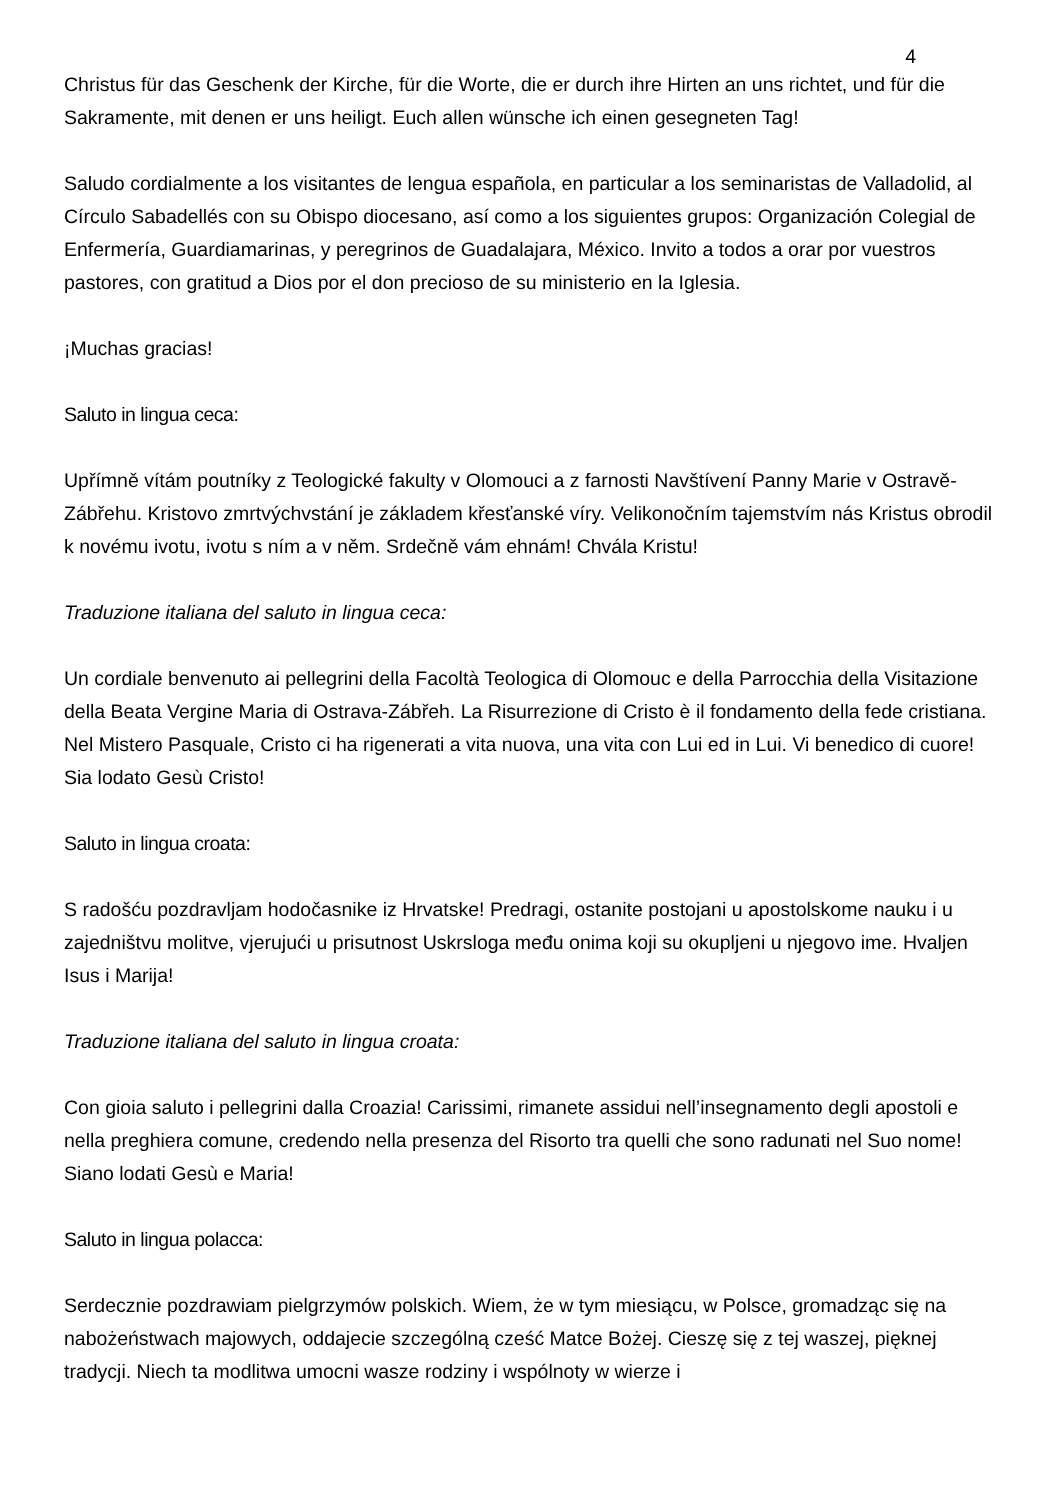4
Christus für das Geschenk der Kirche, für die Worte, die er durch ihre Hirten an uns richtet, und für die Sakramente, mit denen er uns heiligt. Euch allen wünsche ich einen gesegneten Tag!
Saludo cordialmente a los visitantes de lengua española, en particular a los seminaristas de Valladolid, al Círculo Sabadellés con su Obispo diocesano, así como a los siguientes grupos: Organización Colegial de Enfermería, Guardiamarinas, y peregrinos de Guadalajara, México. Invito a todos a orar por vuestros pastores, con gratitud a Dios por el don precioso de su ministerio en la Iglesia.
¡Muchas gracias!
Saluto in lingua ceca:
Upřímně vítám poutníky z Teologické fakulty v Olomouci a z farnosti Navštívení Panny Marie v Ostravě-Zábřehu. Kristovo zmrtvýchvstání je základem křesťanské víry. Velikonočním tajemstvím nás Kristus obrodil k novému ivotu, ivotu s ním a v něm. Srdečně vám ehnám! Chvála Kristu!
Traduzione italiana del saluto in lingua ceca:
Un cordiale benvenuto ai pellegrini della Facoltà Teologica di Olomouc e della Parrocchia della Visitazione della Beata Vergine Maria di Ostrava-Zábřeh. La Risurrezione di Cristo è il fondamento della fede cristiana. Nel Mistero Pasquale, Cristo ci ha rigenerati a vita nuova, una vita con Lui ed in Lui. Vi benedico di cuore! Sia lodato Gesù Cristo!
Saluto in lingua croata:
S radošću pozdravljam hodočasnike iz Hrvatske! Predragi, ostanite postojani u apostolskome nauku i u zajedništvu molitve, vjerujući u prisutnost Uskrsloga među onima koji su okupljeni u njegovo ime. Hvaljen Isus i Marija!
Traduzione italiana del saluto in lingua croata:
Con gioia saluto i pellegrini dalla Croazia! Carissimi, rimanete assidui nell’insegnamento degli apostoli e nella preghiera comune, credendo nella presenza del Risorto tra quelli che sono radunati nel Suo nome! Siano lodati Gesù e Maria!
Saluto in lingua polacca:
Serdecznie pozdrawiam pielgrzymów polskich. Wiem, że w tym miesiącu, w Polsce, gromadząc się na nabożeństwach majowych, oddajecie szczególną cześć Matce Bożej. Cieszę się z tej waszej, pięknej tradycji. Niech ta modlitwa umocni wasze rodziny i wspólnoty w wierze i